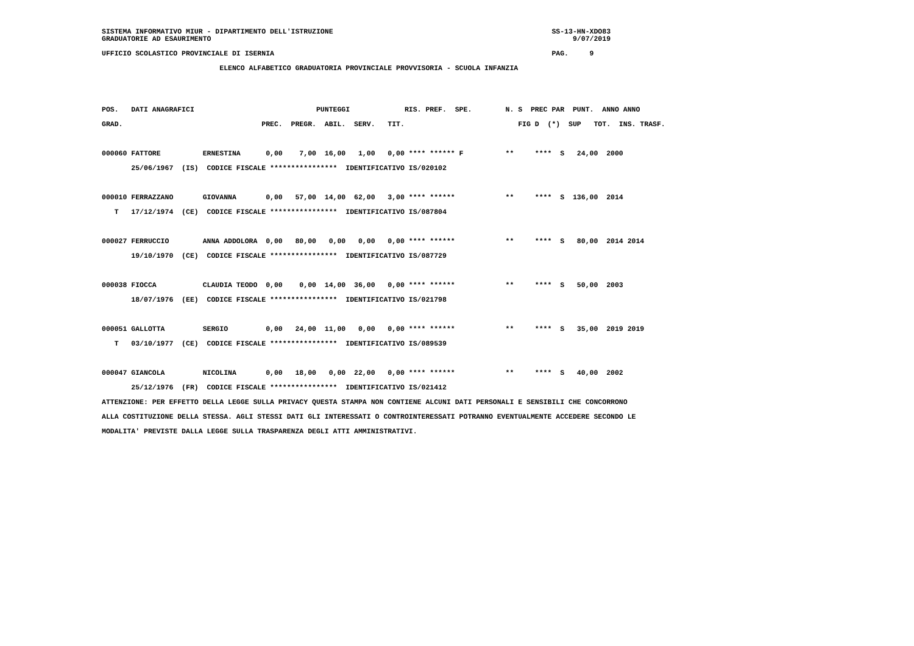SISTEMA INFORMATIVO MIUR - DIPARTIMENTO DELL'ISTRUZIONE                                                    SS-13-HN-XDO83
GRADUATORIE AD ESAURIMENTO                                                                                      9/07/2019

UFFICIO SCOLASTICO PROVINCIALE DI ISERNIA                                                                  PAG.     9

                            ELENCO ALFABETICO GRADUATORIA PROVINCIALE PROVVISORIA - SCUOLA INFANZIA
POS.   DATI ANAGRAFICI                             PUNTEGGI             RIS. PREF.  SPE.        N. S  PREC PAR  PUNT.  ANNO ANNO
GRAD.                                 PREC.  PREGR.  ABIL.  SERV.   TIT.                           FIG D  (*)  SUP   TOT.  INS. TRASF.

000060 FATTORE          ERNESTINA      0,00    7,00  16,00   1,00   0,00 **** ****** F          **     ****  S   24,00  2000
       25/06/1967  (IS)  CODICE FISCALE ****************  IDENTIFICATIVO IS/020102

000010 FERRAZZANO       GIOVANNA       0,00   57,00  14,00  62,00   3,00 **** ******            **     ****  S  136,00  2014
   T   17/12/1974  (CE)  CODICE FISCALE ****************  IDENTIFICATIVO IS/087804

000027 FERRUCCIO        ANNA ADDOLORA  0,00   80,00   0,00   0,00   0,00 **** ******            **     ****  S   80,00  2014 2014
       19/10/1970  (CE)  CODICE FISCALE ****************  IDENTIFICATIVO IS/087729

000038 FIOCCA           CLAUDIA TEODO  0,00    0,00  14,00  36,00   0,00 **** ******            **     ****  S   50,00  2003
       18/07/1976  (EE)  CODICE FISCALE ****************  IDENTIFICATIVO IS/021798

000051 GALLOTTA         SERGIO         0,00   24,00  11,00   0,00   0,00 **** ******            **     ****  S   35,00  2019 2019
   T   03/10/1977  (CE)  CODICE FISCALE ****************  IDENTIFICATIVO IS/089539

000047 GIANCOLA         NICOLINA       0,00   18,00   0,00  22,00   0,00 **** ******            **     ****  S   40,00  2002
       25/12/1976  (FR)  CODICE FISCALE ****************  IDENTIFICATIVO IS/021412
ATTENZIONE: PER EFFETTO DELLA LEGGE SULLA PRIVACY QUESTA STAMPA NON CONTIENE ALCUNI DATI PERSONALI E SENSIBILI CHE CONCORRONO
ALLA COSTITUZIONE DELLA STESSA. AGLI STESSI DATI GLI INTERESSATI O CONTROINTERESSATI POTRANNO EVENTUALMENTE ACCEDERE SECONDO LE
MODALITA' PREVISTE DALLA LEGGE SULLA TRASPARENZA DEGLI ATTI AMMINISTRATIVI.